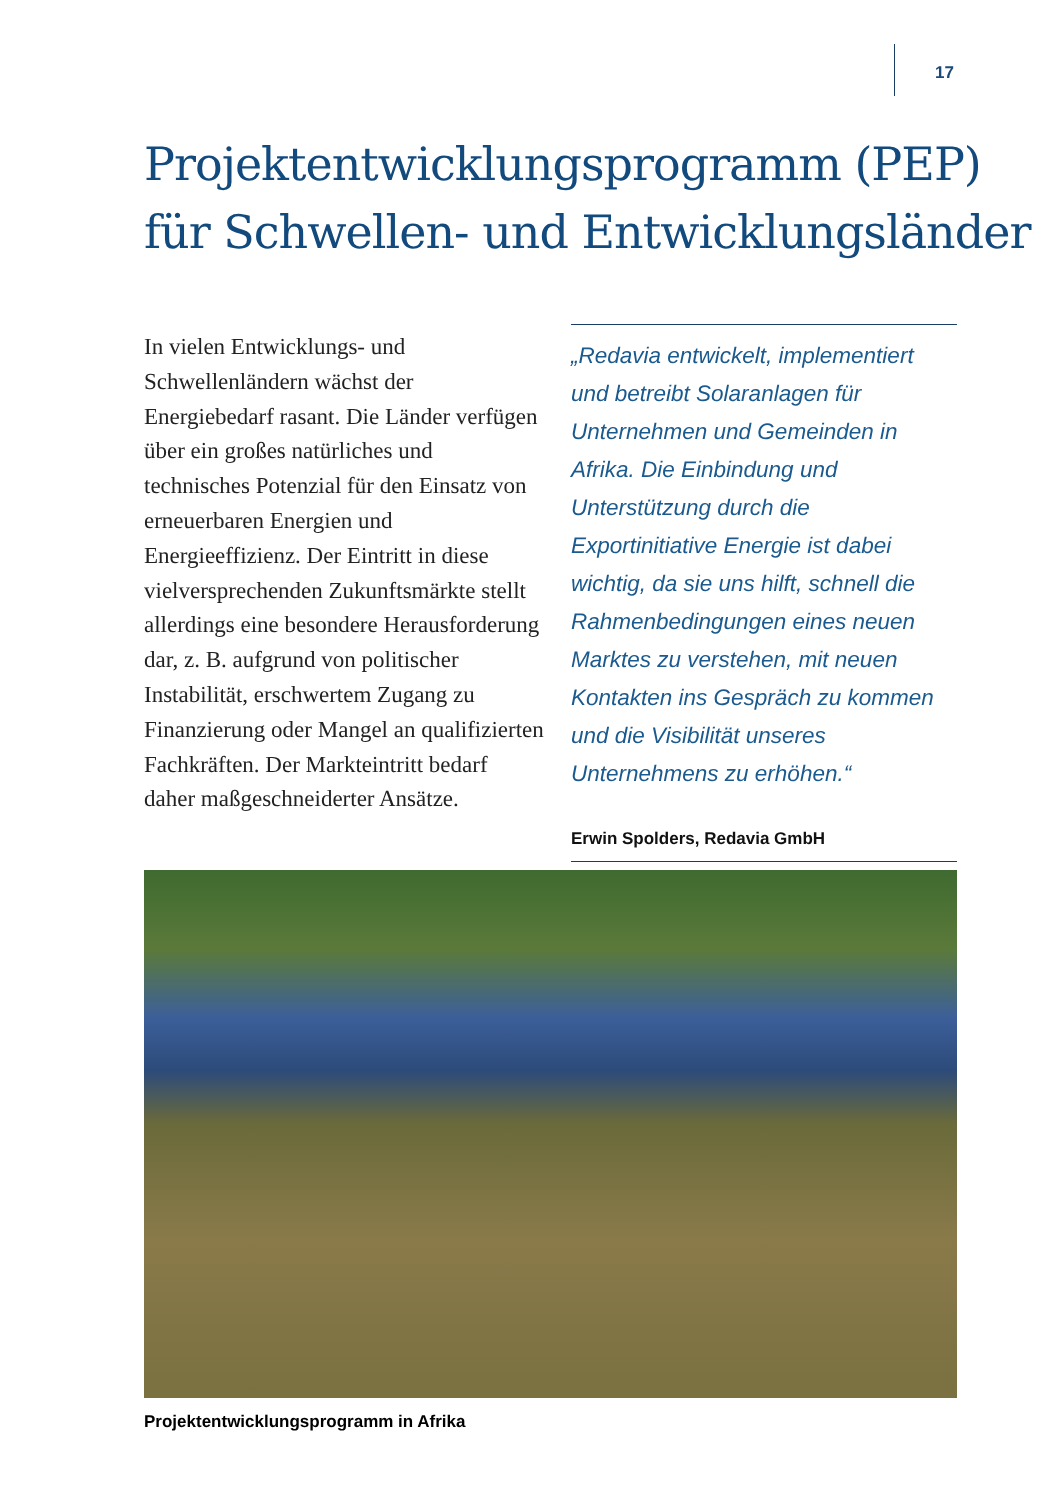17
Projektentwicklungsprogramm (PEP)
für Schwellen- und Entwicklungsländer
In vielen Entwicklungs- und Schwellenländern wächst der Energiebedarf rasant. Die Länder verfügen über ein großes natürliches und technisches Potenzial für den Einsatz von erneuerbaren Energien und Energieeffizienz. Der Eintritt in diese vielversprechenden Zukunftsmärkte stellt allerdings eine besondere Herausforderung dar, z. B. aufgrund von politischer Instabilität, erschwertem Zugang zu Finanzierung oder Mangel an qualifizierten Fachkräften. Der Markteintritt bedarf daher maßgeschneiderter Ansätze.
„Redavia entwickelt, implementiert und betreibt Solaranlagen für Unternehmen und Gemeinden in Afrika. Die Einbindung und Unterstützung durch die Exportinitiative Energie ist dabei wichtig, da sie uns hilft, schnell die Rahmenbedingungen eines neuen Marktes zu verstehen, mit neuen Kontakten ins Gespräch zu kommen und die Visibilität unseres Unternehmens zu erhöhen.“
Erwin Spolders, Redavia GmbH
Projektentwicklungsprogramm in Afrika